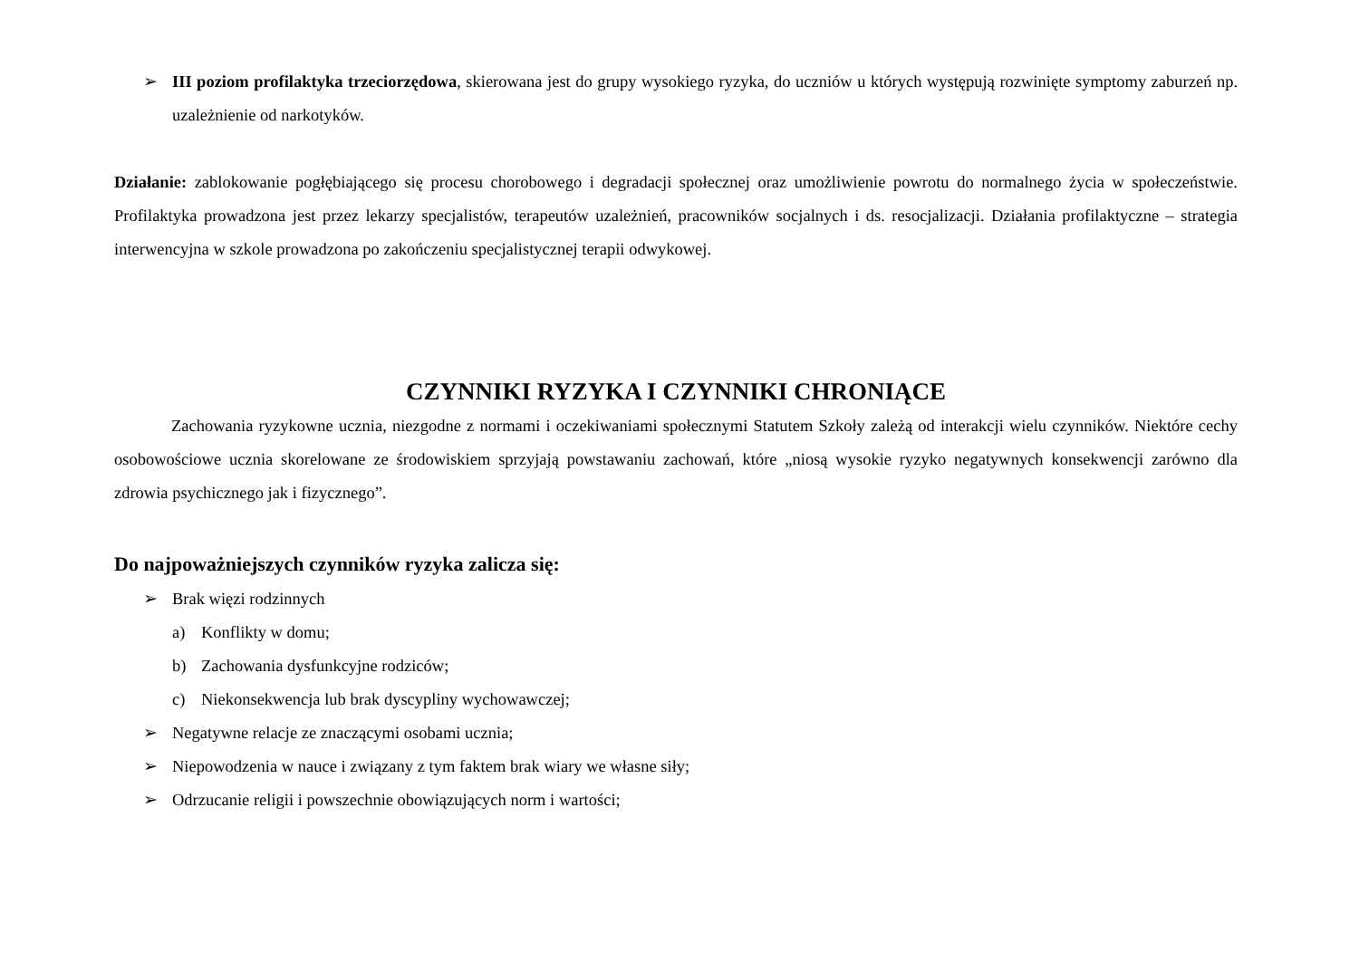➢ III poziom profilaktyka trzeciorzędowa, skierowana jest do grupy wysokiego ryzyka, do uczniów u których występują rozwinięte symptomy zaburzeń np. uzależnienie od narkotyków.
Działanie: zablokowanie pogłębiającego się procesu chorobowego i degradacji społecznej oraz umożliwienie powrotu do normalnego życia w społeczeństwie. Profilaktyka prowadzona jest przez lekarzy specjalistów, terapeutów uzależnień, pracowników socjalnych i ds. resocjalizacji. Działania profilaktyczne – strategia interwencyjna w szkole prowadzona po zakończeniu specjalistycznej terapii odwykowej.
CZYNNIKI RYZYKA I CZYNNIKI CHRONIĄCE
Zachowania ryzykowne ucznia, niezgodne z normami i oczekiwaniami społecznymi Statutem Szkoły zależą od interakcji wielu czynników. Niektóre cechy osobowościowe ucznia skorelowane ze środowiskiem sprzyjają powstawaniu zachowań, które „niosą wysokie ryzyko negatywnych konsekwencji zarówno dla zdrowia psychicznego jak i fizycznego”.
Do najpoważniejszych czynników ryzyka zalicza się:
➢ Brak więzi rodzinnych
a) Konflikty w domu;
b) Zachowania dysfunkcyjne rodziców;
c) Niekonsekwencja lub brak dyscypliny wychowawczej;
➢ Negatywne relacje ze znaczącymi osobami ucznia;
➢ Niepowodzenia w nauce i związany z tym faktem brak wiary we własne siły;
➢ Odrzucanie religii i powszechnie obowiązujących norm i wartości;